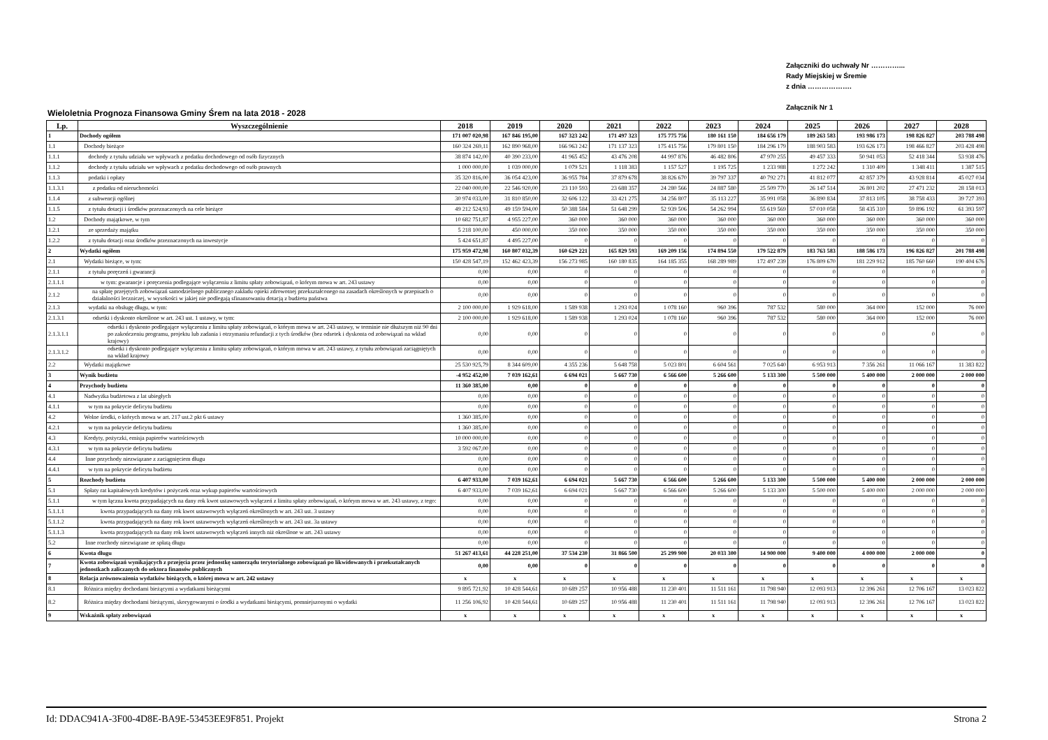Załączniki do uchwały Nr …………...
Rady Miejskiej w Śremie
z dnia ……………….
Załącznik Nr 1
Wieloletnia Prognoza Finansowa Gminy Śrem na lata 2018 - 2028
| Lp. | Wyszczególnienie | 2018 | 2019 | 2020 | 2021 | 2022 | 2023 | 2024 | 2025 | 2026 | 2027 | 2028 |
| --- | --- | --- | --- | --- | --- | --- | --- | --- | --- | --- | --- | --- |
| 1 | Dochody ogółem | 171 007 020,98 | 167 846 195,00 | 167 323 242 | 171 497 323 | 175 775 756 | 180 161 150 | 184 656 179 | 189 263 583 | 193 986 173 | 198 826 827 | 203 788 498 |
| 1.1 | Dochody bieżące | 160 324 269,11 | 162 890 968,00 | 166 963 242 | 171 137 323 | 175 415 756 | 179 801 150 | 184 296 179 | 188 903 583 | 193 626 173 | 198 466 827 | 203 428 498 |
| 1.1.1 | dochody z tytułu udziału we wpływach z podatku dochodowego od osób fizycznych | 38 874 142,00 | 40 390 233,00 | 41 965 452 | 43 476 208 | 44 997 876 | 46 482 806 | 47 970 255 | 49 457 333 | 50 941 053 | 52 418 344 | 53 938 476 |
| 1.1.2 | dochody z tytułu udziału we wpływach z podatku dochodowego od osób prawnych | 1 000 000,00 | 1 039 000,00 | 1 079 521 | 1 118 383 | 1 157 527 | 1 195 725 | 1 233 988 | 1 272 242 | 1 310 409 | 1 348 411 | 1 387 515 |
| 1.1.3 | podatki i opłaty | 35 320 816,00 | 36 054 423,00 | 36 955 784 | 37 879 678 | 38 826 670 | 39 797 337 | 40 792 271 | 41 812 077 | 42 857 379 | 43 928 814 | 45 027 034 |
| 1.1.3.1 | z podatku od nieruchomości | 22 040 000,00 | 22 546 920,00 | 23 110 593 | 23 688 357 | 24 280 566 | 24 887 580 | 25 509 770 | 26 147 514 | 26 801 202 | 27 471 232 | 28 158 013 |
| 1.1.4 | z subwencji ogólnej | 30 974 033,00 | 31 810 850,00 | 32 606 122 | 33 421 275 | 34 256 807 | 35 113 227 | 35 991 058 | 36 890 834 | 37 813 105 | 38 758 433 | 39 727 393 |
| 1.1.5 | z tytułu dotacji i środków przeznaczonych na cele bieżące | 49 212 524,93 | 49 159 594,00 | 50 388 584 | 51 648 299 | 52 939 506 | 54 262 994 | 55 619 569 | 57 010 058 | 58 435 310 | 59 896 192 | 61 393 597 |
| 1.2 | Dochody majątkowe, w tym | 10 682 751,87 | 4 955 227,00 | 360 000 | 360 000 | 360 000 | 360 000 | 360 000 | 360 000 | 360 000 | 360 000 | 360 000 |
| 1.2.1 | ze sprzedaży majątku | 5 218 100,00 | 450 000,00 | 350 000 | 350 000 | 350 000 | 350 000 | 350 000 | 350 000 | 350 000 | 350 000 | 350 000 |
| 1.2.2 | z tytułu dotacji oraz środków przeznaczonych na inwestycje | 5 424 651,87 | 4 495 227,00 | 0 | 0 | 0 | 0 | 0 | 0 | 0 | 0 | 0 |
| 2 | Wydatki ogółem | 175 959 472,98 | 160 807 032,39 | 160 629 221 | 165 829 593 | 169 209 156 | 174 894 550 | 179 522 879 | 183 763 583 | 188 586 173 | 196 826 827 | 201 788 498 |
| 2.1 | Wydatki bieżące, w tym: | 150 428 547,19 | 152 462 423,39 | 156 273 985 | 160 180 835 | 164 185 355 | 168 289 989 | 172 497 239 | 176 809 670 | 181 229 912 | 185 760 660 | 190 404 676 |
| 2.1.1 | z tytułu poręczeń i gwarancji | 0,00 | 0,00 | 0 | 0 | 0 | 0 | 0 | 0 | 0 | 0 | 0 |
| 2.1.1.1 | w tym: gwarancje i poręczenia podlegające wyłączeniu z limitu spłaty zobowiązań, o którym mowa w art. 243 ustawy | 0,00 | 0,00 | 0 | 0 | 0 | 0 | 0 | 0 | 0 | 0 | 0 |
| 2.1.2 | na spłatę przejętych zobowiązań samodzielnego publicznego zakładu opieki zdrowotnej przekształconego na zasadach określonych w przepisach o działalności leczniczej, w wysokości w jakiej nie podlegają sfinansowaniu dotacją z budżetu państwa | 0,00 | 0,00 | 0 | 0 | 0 | 0 | 0 | 0 | 0 | 0 | 0 |
| 2.1.3 | wydatki na obsługę długu, w tym: | 2 100 000,00 | 1 929 618,00 | 1 589 938 | 1 293 024 | 1 078 160 | 960 396 | 787 532 | 580 000 | 364 000 | 152 000 | 76 000 |
| 2.1.3.1 | odsetki i dyskonto określone w art. 243 ust. 1 ustawy, w tym: | 2 100 000,00 | 1 929 618,00 | 1 589 938 | 1 293 024 | 1 078 160 | 960 396 | 787 532 | 580 000 | 364 000 | 152 000 | 76 000 |
| 2.1.3.1.1 | odsetki i dyskonto podlegające wyłączeniu z limitu spłaty zobowiązań, o którym mowa w art. 243 ustawy, w terminie nie dłuższym niż 90 dni po zakończeniu programu, projektu lub zadania i otrzymaniu refundacji z tych środków (bez odsetek i dyskonta od zobowiązań na wkład krajowy) | 0,00 | 0,00 | 0 | 0 | 0 | 0 | 0 | 0 | 0 | 0 | 0 |
| 2.1.3.1.2 | odsetki i dyskonto podlegające wyłączeniu z limitu spłaty zobowiązań, o którym mowa w art. 243 ustawy, z tytułu zobowiązań zaciągniętych na wkład krajowy | 0,00 | 0,00 | 0 | 0 | 0 | 0 | 0 | 0 | 0 | 0 | 0 |
| 2.2 | Wydatki majątkowe | 25 530 925,79 | 8 344 609,00 | 4 355 236 | 5 648 758 | 5 023 801 | 6 604 561 | 7 025 640 | 6 953 913 | 7 356 261 | 11 066 167 | 11 383 822 |
| 3 | Wynik budżetu | -4 952 452,00 | 7 039 162,61 | 6 694 021 | 5 667 730 | 6 566 600 | 5 266 600 | 5 133 300 | 5 500 000 | 5 400 000 | 2 000 000 | 2 000 000 |
| 4 | Przychody budżetu | 11 360 385,00 | 0,00 | 0 | 0 | 0 | 0 | 0 | 0 | 0 | 0 | 0 |
| 4.1 | Nadwyżka budżetowa z lat ubiegłych | 0,00 | 0,00 | 0 | 0 | 0 | 0 | 0 | 0 | 0 | 0 | 0 |
| 4.1.1 | w tym na pokrycie deficytu budżetu | 0,00 | 0,00 | 0 | 0 | 0 | 0 | 0 | 0 | 0 | 0 | 0 |
| 4.2 | Wolne środki, o których mowa w art. 217 ust.2 pkt 6 ustawy | 1 360 385,00 | 0,00 | 0 | 0 | 0 | 0 | 0 | 0 | 0 | 0 | 0 |
| 4.2.1 | w tym na pokrycie deficytu budżetu | 1 360 385,00 | 0,00 | 0 | 0 | 0 | 0 | 0 | 0 | 0 | 0 | 0 |
| 4.3 | Kredyty, pożyczki, emisja papierów wartościowych | 10 000 000,00 | 0,00 | 0 | 0 | 0 | 0 | 0 | 0 | 0 | 0 | 0 |
| 4.3.1 | w tym na pokrycie deficytu budżetu | 3 592 067,00 | 0,00 | 0 | 0 | 0 | 0 | 0 | 0 | 0 | 0 | 0 |
| 4.4 | Inne przychody niezwiązane z zaciągnięciem długu | 0,00 | 0,00 | 0 | 0 | 0 | 0 | 0 | 0 | 0 | 0 | 0 |
| 4.4.1 | w tym na pokrycie deficytu budżetu | 0,00 | 0,00 | 0 | 0 | 0 | 0 | 0 | 0 | 0 | 0 | 0 |
| 5 | Rozchody budżetu | 6 407 933,00 | 7 039 162,61 | 6 694 021 | 5 667 730 | 6 566 600 | 5 266 600 | 5 133 300 | 5 500 000 | 5 400 000 | 2 000 000 | 2 000 000 |
| 5.1 | Spłaty rat kapitałowych kredytów i pożyczek oraz wykup papierów wartościowych | 6 407 933,00 | 7 039 162,61 | 6 694 021 | 5 667 730 | 6 566 600 | 5 266 600 | 5 133 300 | 5 500 000 | 5 400 000 | 2 000 000 | 2 000 000 |
| 5.1.1 | w tym łączna kwota przypadających na dany rok kwot ustawowych wyłączeń z limitu spłaty zobowiązań, o którym mowa w art. 243 ustawy, z tego: | 0,00 | 0,00 | 0 | 0 | 0 | 0 | 0 | 0 | 0 | 0 | 0 |
| 5.1.1.1 | kwota przypadających na dany rok kwot ustawowych wyłączeń określonych w art. 243 ust. 3 ustawy | 0,00 | 0,00 | 0 | 0 | 0 | 0 | 0 | 0 | 0 | 0 | 0 |
| 5.1.1.2 | kwota przypadających na dany rok kwot ustawowych wyłączeń określonych w art. 243 ust. 3a ustawy | 0,00 | 0,00 | 0 | 0 | 0 | 0 | 0 | 0 | 0 | 0 | 0 |
| 5.1.1.3 | kwota przypadających na dany rok kwot ustawowych wyłączeń innych niż określone w art. 243 ustawy | 0,00 | 0,00 | 0 | 0 | 0 | 0 | 0 | 0 | 0 | 0 | 0 |
| 5.2 | Inne rozchody niezwiązane ze spłatą długu | 0,00 | 0,00 | 0 | 0 | 0 | 0 | 0 | 0 | 0 | 0 | 0 |
| 6 | Kwota długu | 51 267 413,61 | 44 228 251,00 | 37 534 230 | 31 866 500 | 25 299 900 | 20 033 300 | 14 900 000 | 9 400 000 | 4 000 000 | 2 000 000 | 0 |
| 7 | Kwota zobowiązań wynikających z przejęcia przez jednostkę samorządu terytorialnego zobowiązań po likwidowanych i przekształcanych jednostkach zaliczanych do sektora finansów publicznych | 0,00 | 0,00 | 0 | 0 | 0 | 0 | 0 | 0 | 0 | 0 | 0 |
| 8 | Relacja zrównoważenia wydatków bieżących, o której mowa w art. 242 ustawy | x | x | x | x | x | x | x | x | x | x | x |
| 8.1 | Różnica między dochodami bieżącymi a wydatkami bieżącymi | 9 895 721,92 | 10 428 544,61 | 10 689 257 | 10 956 488 | 11 230 401 | 11 511 161 | 11 798 940 | 12 093 913 | 12 396 261 | 12 706 167 | 13 023 822 |
| 8.2 | Różnica między dochodami bieżącymi, skorygowanymi o środki a wydatkami bieżącymi, pomniejszonymi o wydatki | 11 256 106,92 | 10 428 544,61 | 10 689 257 | 10 956 488 | 11 230 401 | 11 511 161 | 11 798 940 | 12 093 913 | 12 396 261 | 12 706 167 | 13 023 822 |
| 9 | Wskaźnik spłaty zobowiązań | x | x | x | x | x | x | x | x | x | x | x |
Id: DDAC941A-3F00-4D8E-BA9E-53453EE9F851. Projekt Strona 2